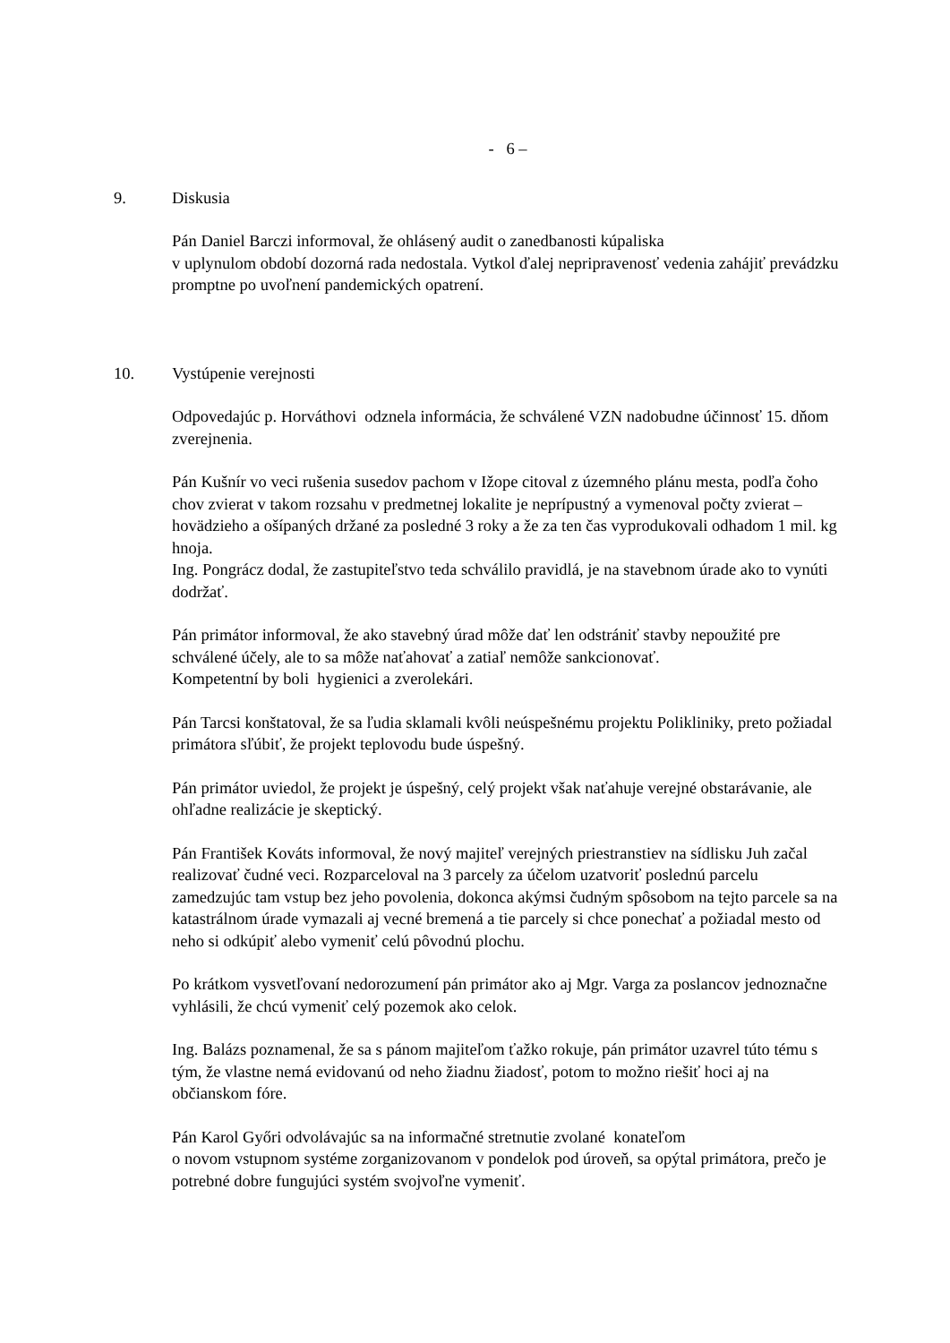- 6 –
9. Diskusia
Pán Daniel Barczi informoval, že ohlásený audit o zanedbanosti kúpaliska
v uplynulom období dozorná rada nedostala. Vytkol ďalej nepripravenosť vedenia zahájiť prevádzku promptne po uvoľnení pandemických opatrení.
10. Vystúpenie verejnosti
Odpovedajúc p. Horváthovi odznela informácia, že schválené VZN nadobudne účinnosť 15. dňom zverejnenia.
Pán Kušnír vo veci rušenia susedov pachom v Ižope citoval z územného plánu mesta, podľa čoho chov zvierat v takom rozsahu v predmetnej lokalite je neprípustný a vymenoval počty zvierat – hovädzieho a ošípaných držané za posledné 3 roky a že za ten čas vyprodukovali odhadom 1 mil. kg hnoja.
Ing. Pongrácz dodal, že zastupiteľstvo teda schválilo pravidlá, je na stavebnom úrade ako to vynúti dodržať.
Pán primátor informoval, že ako stavebný úrad môže dať len odstrániť stavby nepoužité pre schválené účely, ale to sa môže naťahovať a zatiaľ nemôže sankcionovať.
Kompetentní by boli hygienici a zverolekári.
Pán Tarcsi konštatoval, že sa ľudia sklamali kvôli neúspešnému projektu Polikliniky, preto požiadal primátora sľúbiť, že projekt teplovodu bude úspešný.
Pán primátor uviedol, že projekt je úspešný, celý projekt však naťahuje verejné obstarávanie, ale ohľadne realizácie je skeptický.
Pán František Kováts informoval, že nový majiteľ verejných priestranstiev na sídlisku Juh začal realizovať čudné veci. Rozparceloval na 3 parcely za účelom uzatvoriť poslednú parcelu zamedzujúc tam vstup bez jeho povolenia, dokonca akýmsi čudným spôsobom na tejto parcele sa na katastrálnom úrade vymazali aj vecné bremená a tie parcely si chce ponechať a požiadal mesto od neho si odkúpiť alebo vymeniť celú pôvodnú plochu.
Po krátkom vysvetľovaní nedorozumení pán primátor ako aj Mgr. Varga za poslancov jednoznačne vyhlásili, že chcú vymeniť celý pozemok ako celok.
Ing. Balázs poznamenal, že sa s pánom majiteľom ťažko rokuje, pán primátor uzavrel túto tému s tým, že vlastne nemá evidovanú od neho žiadnu žiadosť, potom to možno riešiť hoci aj na občianskom fóre.
Pán Karol Győri odvolávajúc sa na informačné stretnutie zvolané konateľom
o novom vstupnom systéme zorganizovanom v pondelok pod úroveň, sa opýtal primátora, prečo je potrebné dobre fungujúci systém svojvoľne vymeniť.